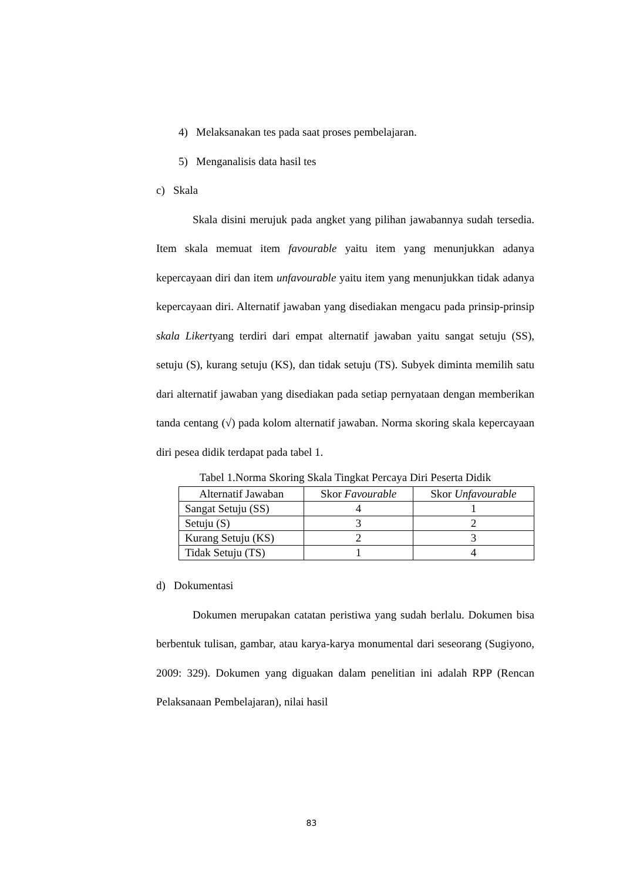4) Melaksanakan tes pada saat proses pembelajaran.
5) Menganalisis data hasil tes
c) Skala
Skala disini merujuk pada angket yang pilihan jawabannya sudah tersedia. Item skala memuat item favourable yaitu item yang menunjukkan adanya kepercayaan diri dan item unfavourable yaitu item yang menunjukkan tidak adanya kepercayaan diri. Alternatif jawaban yang disediakan mengacu pada prinsip-prinsip skala Likertyang terdiri dari empat alternatif jawaban yaitu sangat setuju (SS), setuju (S), kurang setuju (KS), dan tidak setuju (TS). Subyek diminta memilih satu dari alternatif jawaban yang disediakan pada setiap pernyataan dengan memberikan tanda centang (√) pada kolom alternatif jawaban. Norma skoring skala kepercayaan diri pesea didik terdapat pada tabel 1.
Tabel 1.Norma Skoring Skala Tingkat Percaya Diri Peserta Didik
| Alternatif Jawaban | Skor Favourable | Skor Unfavourable |
| --- | --- | --- |
| Sangat Setuju (SS) | 4 | 1 |
| Setuju (S) | 3 | 2 |
| Kurang Setuju (KS) | 2 | 3 |
| Tidak Setuju (TS) | 1 | 4 |
d) Dokumentasi
Dokumen merupakan catatan peristiwa yang sudah berlalu. Dokumen bisa berbentuk tulisan, gambar, atau karya-karya monumental dari seseorang (Sugiyono, 2009: 329). Dokumen yang diguakan dalam penelitian ini adalah RPP (Rencan Pelaksanaan Pembelajaran), nilai hasil
83